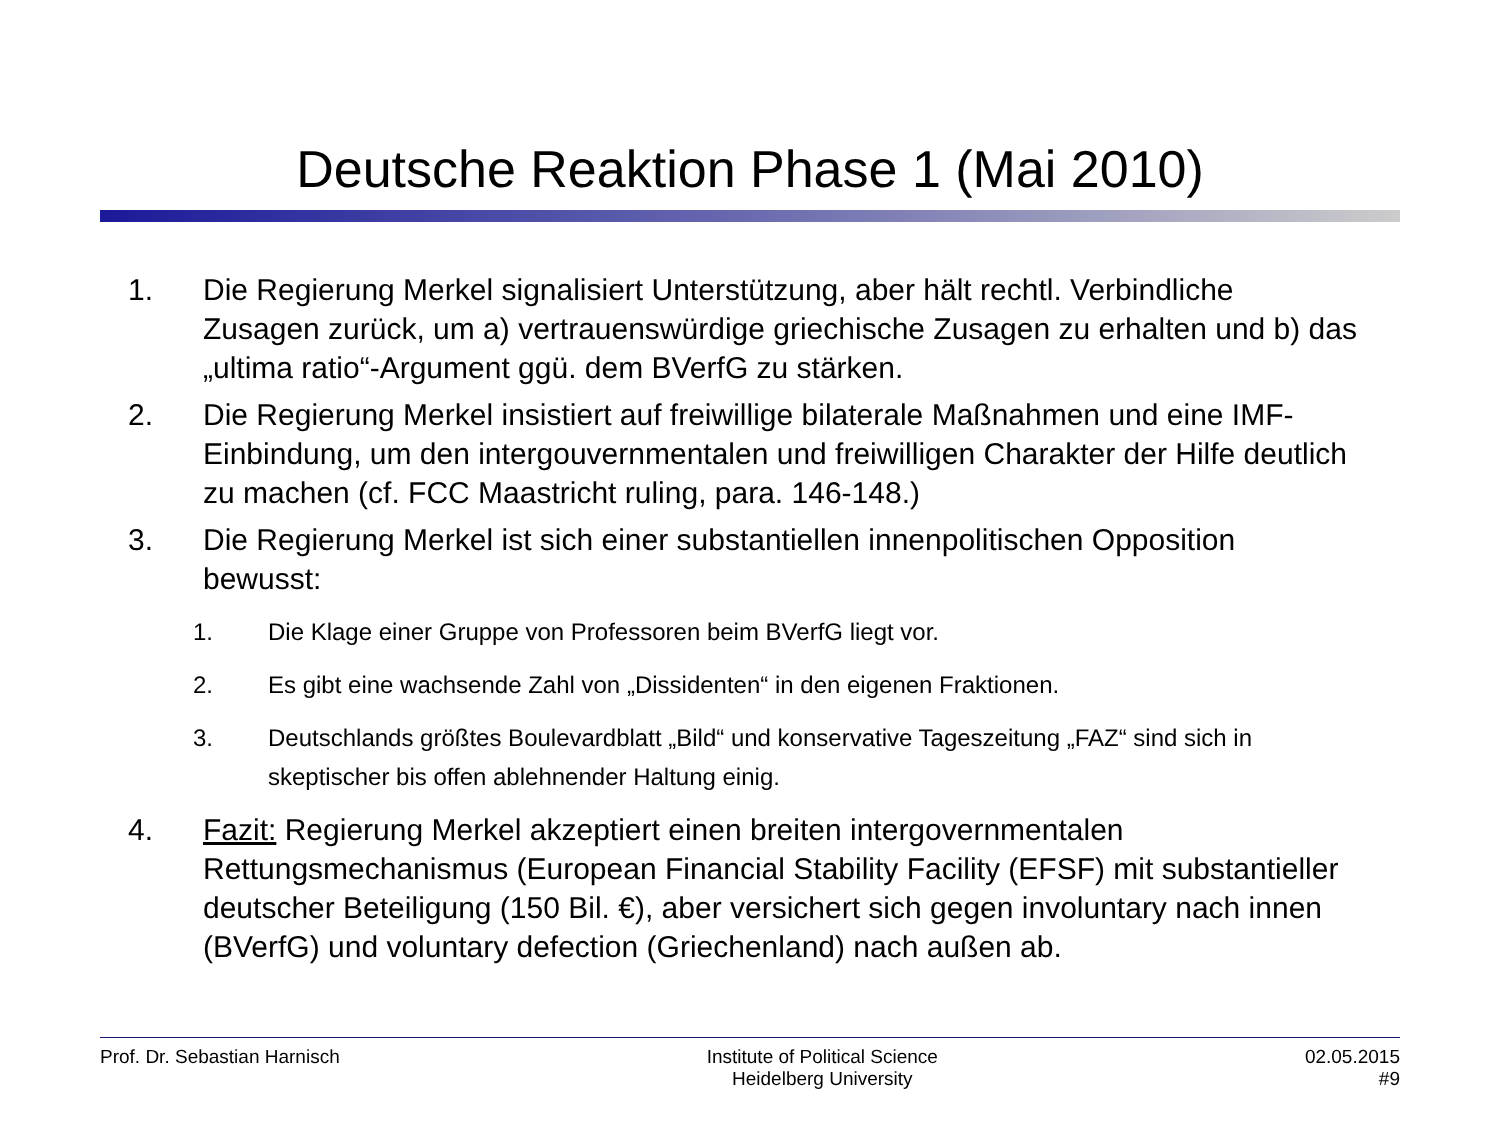Deutsche Reaktion Phase 1 (Mai 2010)
1. Die Regierung Merkel signalisiert Unterstützung, aber hält rechtl. Verbindliche Zusagen zurück, um a) vertrauenswürdige griechische Zusagen zu erhalten und b) das „ultima ratio“-Argument ggü. dem BVerfG zu stärken.
2. Die Regierung Merkel insistiert auf freiwillige bilaterale Maßnahmen und eine IMF-Einbindung, um den intergouvernmentalen und freiwilligen Charakter der Hilfe deutlich zu machen (cf. FCC Maastricht ruling, para. 146-148.)
3. Die Regierung Merkel ist sich einer substantiellen innenpolitischen Opposition bewusst:
1. Die Klage einer Gruppe von Professoren beim BVerfG liegt vor.
2. Es gibt eine wachsende Zahl von „Dissidenten“ in den eigenen Fraktionen.
3. Deutschlands größtes Boulevardblatt „Bild“ und konservative Tageszeitung „FAZ“ sind sich in skeptischer bis offen ablehnender Haltung einig.
4. Fazit: Regierung Merkel akzeptiert einen breiten intergovernmentalen Rettungsmechanismus (European Financial Stability Facility (EFSF) mit substantieller deutscher Beteiligung (150 Bil. €), aber versichert sich gegen involuntary nach innen (BVerfG) und voluntary defection (Griechenland) nach außen ab.
Prof. Dr. Sebastian Harnisch Institute of Political Science
Heidelberg University 02.05.2015
#9